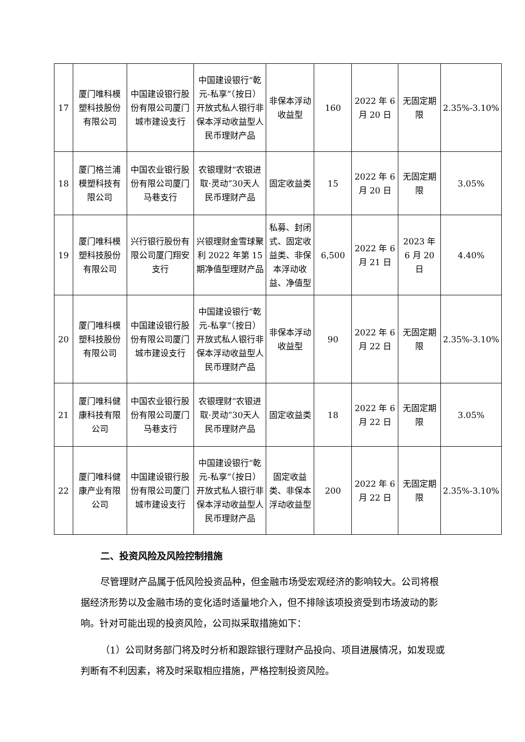| 17 | 厦门唯科模塑科技股份有限公司 | 中国建设银行股份有限公司厦门城市建设支行 | 中国建设银行“乾元-私享”（按日）开放式私人银行非保本浮动收益型人民币理财产品 | 非保本浮动收益型 | 160 | 2022 年 6 月 20 日 | 无固定期限 | 2.35%-3.10% |
| 18 | 厦门格兰浦模塑科技有限公司 | 中国农业银行股份有限公司厦门马巷支行 | 农银理财“农银进取·灵动”30天人民币理财产品 | 固定收益类 | 15 | 2022 年 6 月 20 日 | 无固定期限 | 3.05% |
| 19 | 厦门唯科模塑科技股份有限公司 | 兴行银行股份有限公司厦门翔安支行 | 兴银理财金雪球聚利 2022 年第 15 期净值型理财产品 | 私募、封闭式、固定收益类、非保本浮动收益、净值型 | 6,500 | 2022 年 6 月 21 日 | 2023 年 6 月 20 日 | 4.40% |
| 20 | 厦门唯科模塑科技股份有限公司 | 中国建设银行股份有限公司厦门城市建设支行 | 中国建设银行“乾元-私享”（按日）开放式私人银行非保本浮动收益型人民币理财产品 | 非保本浮动收益型 | 90 | 2022 年 6 月 22 日 | 无固定期限 | 2.35%-3.10% |
| 21 | 厦门唯科健康科技有限公司 | 中国农业银行股份有限公司厦门马巷支行 | 农银理财“农银进取·灵动”30天人民币理财产品 | 固定收益类 | 18 | 2022 年 6 月 22 日 | 无固定期限 | 3.05% |
| 22 | 厦门唯科健康产业有限公司 | 中国建设银行股份有限公司厦门城市建设支行 | 中国建设银行“乾元-私享”（按日）开放式私人银行非保本浮动收益型人民币理财产品 | 固定收益类、非保本浮动收益型 | 200 | 2022 年 6 月 22 日 | 无固定期限 | 2.35%-3.10% |
二、投资风险及风险控制措施
尽管理财产品属于低风险投资品种，但金融市场受宏观经济的影响较大。公司将根据经济形势以及金融市场的变化适时适量地介入，但不排除该项投资受到市场波动的影响。针对可能出现的投资风险，公司拟采取措施如下：
（1）公司财务部门将及时分析和跟踪银行理财产品投向、项目进展情况，如发现或判断有不利因素，将及时采取相应措施，严格控制投资风险。